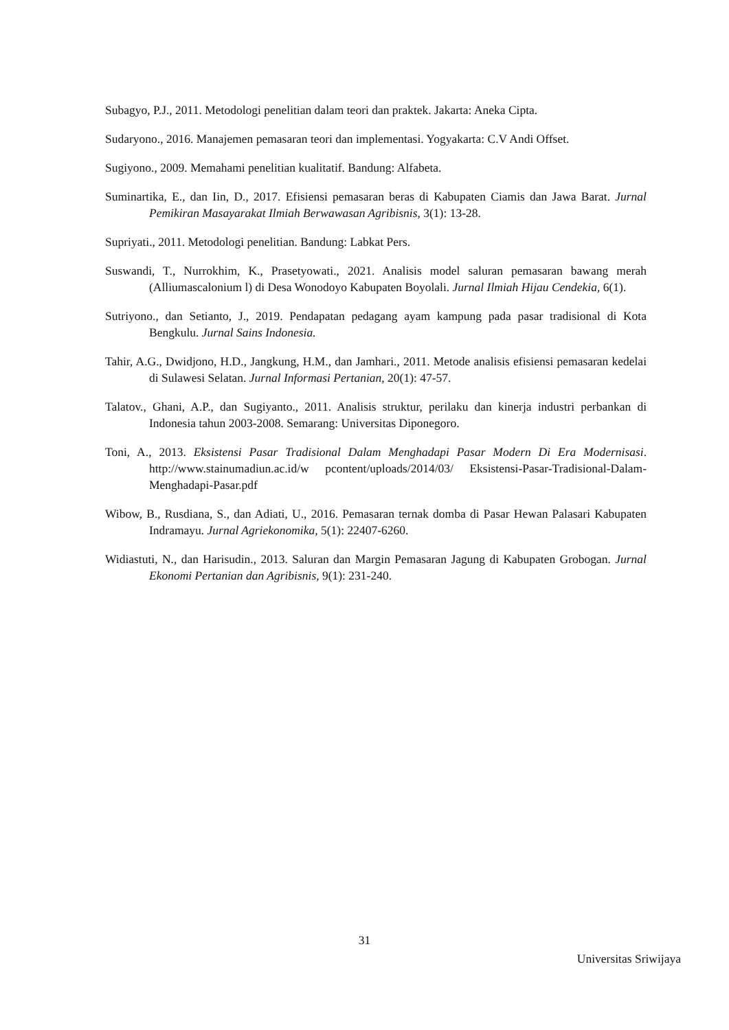Subagyo, P.J., 2011. Metodologi penelitian dalam teori dan praktek. Jakarta: Aneka Cipta.
Sudaryono., 2016. Manajemen pemasaran teori dan implementasi. Yogyakarta: C.V Andi Offset.
Sugiyono., 2009. Memahami penelitian kualitatif. Bandung: Alfabeta.
Suminartika, E., dan Iin, D., 2017. Efisiensi pemasaran beras di Kabupaten Ciamis dan Jawa Barat. Jurnal Pemikiran Masayarakat Ilmiah Berwawasan Agribisnis, 3(1): 13-28.
Supriyati., 2011. Metodologi penelitian. Bandung: Labkat Pers.
Suswandi, T., Nurrokhim, K., Prasetyowati., 2021. Analisis model saluran pemasaran bawang merah (Alliumascalonium l) di Desa Wonodoyo Kabupaten Boyolali. Jurnal Ilmiah Hijau Cendekia, 6(1).
Sutriyono., dan Setianto, J., 2019. Pendapatan pedagang ayam kampung pada pasar tradisional di Kota Bengkulu. Jurnal Sains Indonesia.
Tahir, A.G., Dwidjono, H.D., Jangkung, H.M., dan Jamhari., 2011. Metode analisis efisiensi pemasaran kedelai di Sulawesi Selatan. Jurnal Informasi Pertanian, 20(1): 47-57.
Talatov., Ghani, A.P., dan Sugiyanto., 2011. Analisis struktur, perilaku dan kinerja industri perbankan di Indonesia tahun 2003-2008. Semarang: Universitas Diponegoro.
Toni, A., 2013. Eksistensi Pasar Tradisional Dalam Menghadapi Pasar Modern Di Era Modernisasi. http://www.stainumadiun.ac.id/w pcontent/uploads/2014/03/ Eksistensi-Pasar-Tradisional-Dalam-Menghadapi-Pasar.pdf
Wibow, B., Rusdiana, S., dan Adiati, U., 2016. Pemasaran ternak domba di Pasar Hewan Palasari Kabupaten Indramayu. Jurnal Agriekonomika, 5(1): 22407-6260.
Widiastuti, N., dan Harisudin., 2013. Saluran dan Margin Pemasaran Jagung di Kabupaten Grobogan. Jurnal Ekonomi Pertanian dan Agribisnis, 9(1): 231-240.
31
Universitas Sriwijaya